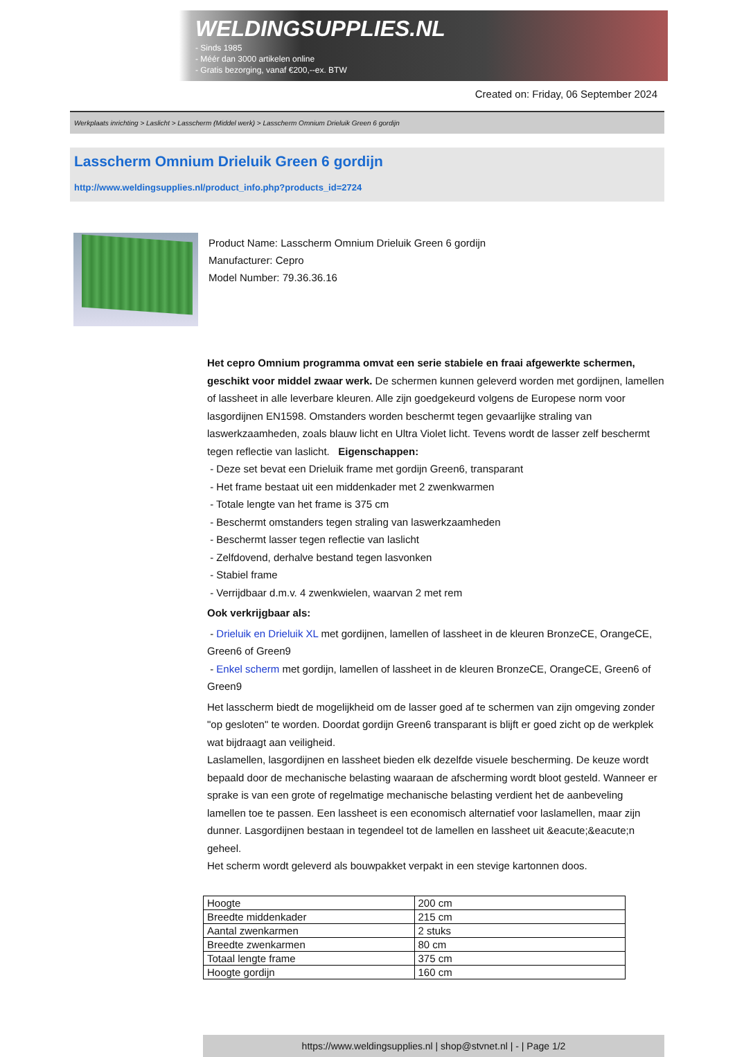WELDINGSUPPLIES.NL
- Sinds 1985
- Méér dan 3000 artikelen online
- Gratis bezorging, vanaf €200,--ex. BTW
Created on: Friday, 06 September 2024
Werkplaats inrichting > Laslicht > Lasscherm (Middel werk) > Lasscherm Omnium Drieluik Green 6 gordijn
Lasscherm Omnium Drieluik Green 6 gordijn
http://www.weldingsupplies.nl/product_info.php?products_id=2724
Product Name: Lasscherm Omnium Drieluik Green 6 gordijn
Manufacturer: Cepro
Model Number: 79.36.36.16
Het cepro Omnium programma omvat een serie stabiele en fraai afgewerkte schermen, geschikt voor middel zwaar werk. De schermen kunnen geleverd worden met gordijnen, lamellen of lassheet in alle leverbare kleuren. Alle zijn goedgekeurd volgens de Europese norm voor lasgordijnen EN1598. Omstanders worden beschermt tegen gevaarlijke straling van laswerkzaamheden, zoals blauw licht en Ultra Violet licht. Tevens wordt de lasser zelf beschermt tegen reflectie van laslicht. Eigenschappen:
- Deze set bevat een Drieluik frame met gordijn Green6, transparant
- Het frame bestaat uit een middenkader met 2 zwenkwarmen
- Totale lengte van het frame is 375 cm
- Beschermt omstanders tegen straling van laswerkzaamheden
- Beschermt lasser tegen reflectie van laslicht
- Zelfdovend, derhalve bestand tegen lasvonken
- Stabiel frame
- Verrijdbaar d.m.v. 4 zwenkwielen, waarvan 2 met rem
Ook verkrijgbaar als:
- Drieluik en Drieluik XL met gordijnen, lamellen of lassheet in de kleuren BronzeCE, OrangeCE, Green6 of Green9
- Enkel scherm met gordijn, lamellen of lassheet in de kleuren BronzeCE, OrangeCE, Green6 of Green9
Het lasscherm biedt de mogelijkheid om de lasser goed af te schermen van zijn omgeving zonder "op gesloten" te worden. Doordat gordijn Green6 transparant is blijft er goed zicht op de werkplek wat bijdraagt aan veiligheid.
Laslamellen, lasgordijnen en lassheet bieden elk dezelfde visuele bescherming. De keuze wordt bepaald door de mechanische belasting waaraan de afscherming wordt bloot gesteld. Wanneer er sprake is van een grote of regelmatige mechanische belasting verdient het de aanbeveling lamellen toe te passen. Een lassheet is een economisch alternatief voor laslamellen, maar zijn dunner. Lasgordijnen bestaan in tegendeel tot de lamellen en lassheet uit &eacute;&eacute;n geheel.
Het scherm wordt geleverd als bouwpakket verpakt in een stevige kartonnen doos.
| Hoogte | 200 cm |
| Breedte middenkader | 215 cm |
| Aantal zwenkarmen | 2 stuks |
| Breedte zwenkarmen | 80 cm |
| Totaal lengte frame | 375 cm |
| Hoogte gordijn | 160 cm |
https://www.weldingsupplies.nl | shop@stvnet.nl | - | Page 1/2